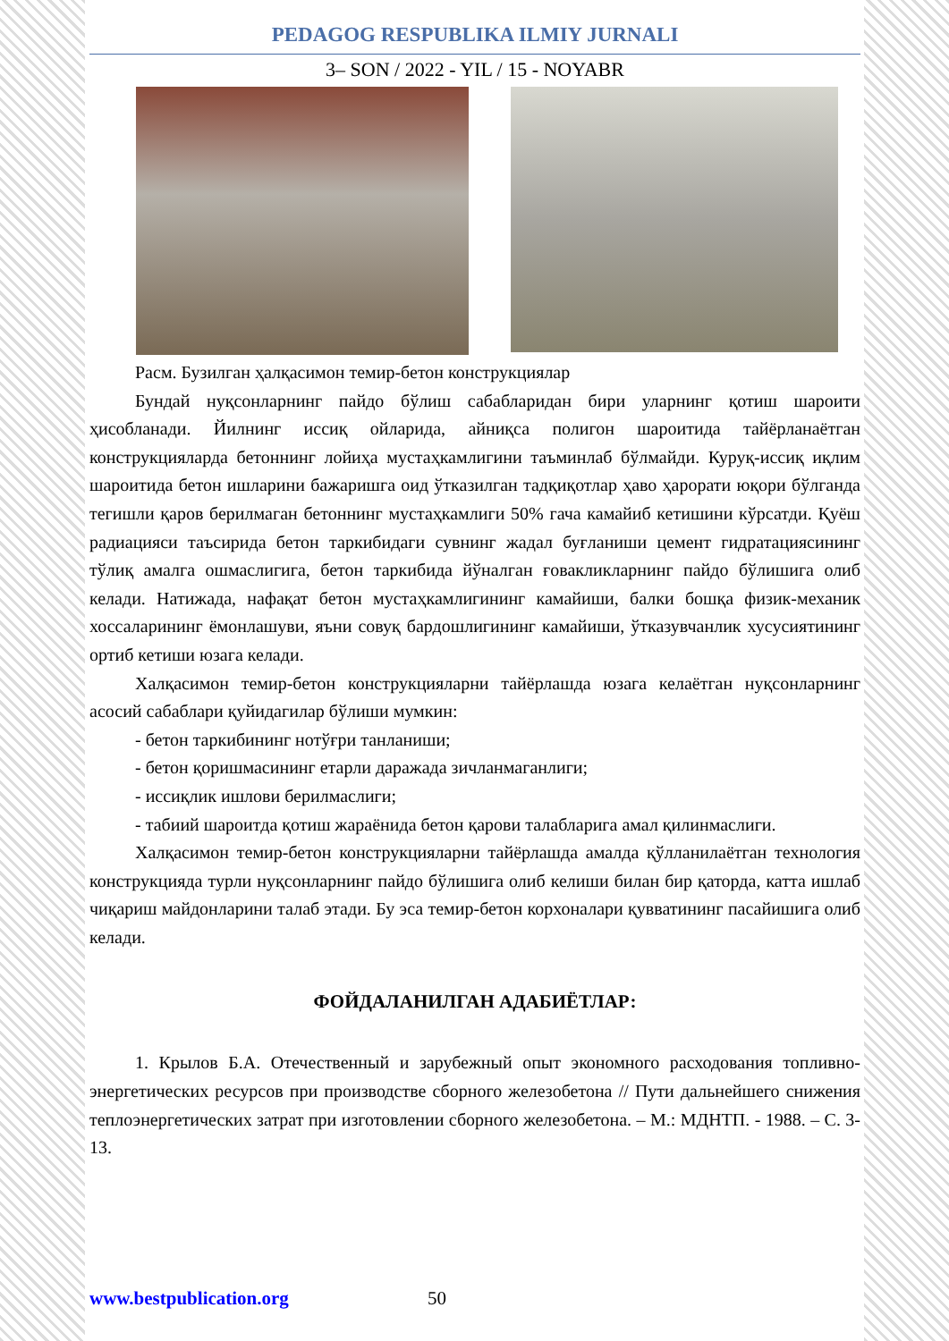PEDAGOG RESPUBLIKA ILMIY JURNALI
3– SON / 2022 - YIL / 15 - NOYABR
Расм. Бузилган ҳалқасимон темир-бетон конструкциялар
Бундай нуқсонларнинг пайдо бўлиш сабабларидан бири уларнинг қотиш шароити ҳисобланади. Йилнинг иссиқ ойларида, айниқса полигон шароитида тайёрланаётган конструкцияларда бетоннинг лойиҳа мустаҳкамлигини таъминлаб бўлмайди. Куруқ-иссиқ иқлим шароитида бетон ишларини бажаришга оид ўтказилган тадқиқотлар ҳаво ҳарорати юқори бўлганда тегишли қаров берилмаган бетоннинг мустаҳкамлиги 50% гача камайиб кетишини кўрсатди. Қуёш радиацияси таъсирида бетон таркибидаги сувнинг жадал буғланиши цемент гидратациясининг тўлиқ амалга ошмаслигига, бетон таркибида йўналган ғовакликларнинг пайдо бўлишига олиб келади. Натижада, нафақат бетон мустаҳкамлигининг камайиши, балки бошқа физик-механик хоссаларининг ёмонлашуви, яъни совуқ бардошлигининг камайиши, ўтказувчанлик хусусиятининг ортиб кетиши юзага келади.
Халқасимон темир-бетон конструкцияларни тайёрлашда юзага келаётган нуқсонларнинг асосий сабаблари қуйидагилар бўлиши мумкин:
- бетон таркибининг нотўғри танланиши;
- бетон қоришмасининг етарли даражада зичланмаганлиги;
- иссиқлик ишлови берилмаслиги;
- табиий шароитда қотиш жараёнида бетон қарови талабларига амал қилинмаслиги.
Халқасимон темир-бетон конструкцияларни тайёрлашда амалда қўлланилаётган технология конструкцияда турли нуқсонларнинг пайдо бўлишига олиб келиши билан бир қаторда, катта ишлаб чиқариш майдонларини талаб этади. Бу эса темир-бетон корхоналари қувватининг пасайишига олиб келади.
ФОЙДАЛАНИЛГАН АДАБИЁТЛАР:
1. Крылов Б.А. Отечественный и зарубежный опыт экономного расходования топливно-энергетических ресурсов при производстве сборного железобетона // Пути дальнейшего снижения теплоэнергетических затрат при изготовлении сборного железобетона. – М.: МДНТП. - 1988. – С. 3-13.
www.bestpublication.org 50